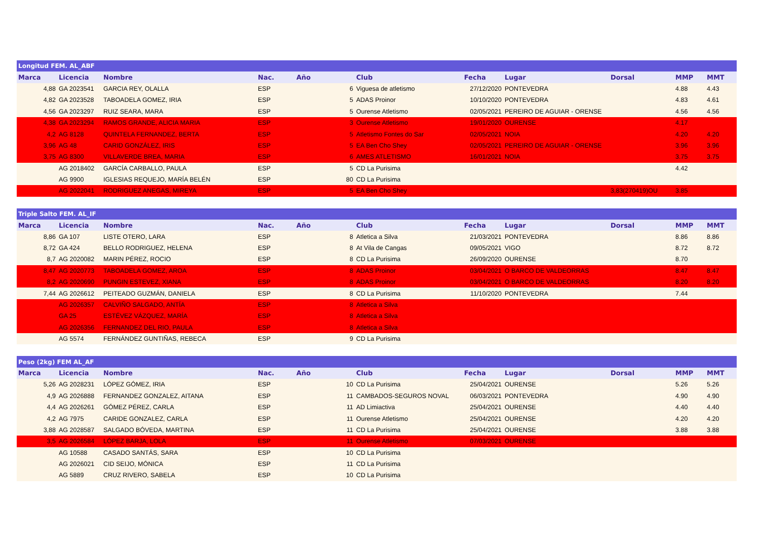| Longitud FEM. AL_ABF | | | | | | | | | | | |
| Marca | Licencia | Nombre | Nac. | Año | | Club | Fecha | Lugar | Dorsal | MMP | MMT |
| 4,88 | GA 2023541 | GARCIA REY, OLALLA | ESP | | 6 | Viguesa de atletismo | 27/12/2020 | PONTEVEDRA | | 4.88 | 4.43 |
| 4,82 | GA 2023528 | TABOADELA GOMEZ, IRIA | ESP | | 5 | ADAS Proinor | 10/10/2020 | PONTEVEDRA | | 4.83 | 4.61 |
| 4,56 | GA 2023297 | RUIZ SEARA, MARA | ESP | | 5 | Ourense Atletismo | 02/05/2021 | PEREIRO DE AGUIAR - ORENSE | | 4.56 | 4.56 |
| 4,38 | GA 2023294 | RAMOS GRANDE, ALICIA MARIA | ESP | | 3 | Ourense Atletismo | 19/01/2020 | OURENSE | | 4.17 | |
| 4,2 | AG 8128 | QUINTELA FERNANDEZ, BERTA | ESP | | 5 | Atletismo Fontes do Sar | 02/05/2021 | NOIA | | 4.20 | 4.20 |
| 3,96 | AG 48 | CARID GONZÁLEZ, IRIS | ESP | | 5 | EA Ben Cho Shey | 02/05/2021 | PEREIRO DE AGUIAR - ORENSE | | 3.96 | 3.96 |
| 3,75 | AG 8300 | VILLAVERDE BREA, MARIA | ESP | | 6 | AMES ATLETISMO | 16/01/2021 | NOIA | | 3.75 | 3.75 |
| | AG 2018402 | GARCÍA CARBALLO, PAULA | ESP | | 5 | CD La Purisima | | | | 4.42 | |
| | AG 9900 | IGLESIAS REQUEJO, MARÍA BELÉN | ESP | | 80 | CD La Purisima | | | | | |
| | AG 2022041 | RODRIGUEZ ANEGAS, MIREYA | ESP | | 5 | EA Ben Cho Shey | | | 3,83(270419)OU | 3.85 | |
| Triple Salto FEM. AL_IF | | | | | | | | | | | |
| Marca | Licencia | Nombre | Nac. | Año | | Club | Fecha | Lugar | Dorsal | MMP | MMT |
| 8,86 | GA 107 | LISTE OTERO, LARA | ESP | | 8 | Atletica a Silva | 21/03/2021 | PONTEVEDRA | | 8.86 | 8.86 |
| 8,72 | GA 424 | BELLO RODRIGUEZ, HELENA | ESP | | 8 | At Vila de Cangas | 09/05/2021 | VIGO | | 8.72 | 8.72 |
| 8,7 | AG 2020082 | MARIN PÉREZ, ROCIO | ESP | | 8 | CD La Purisima | 26/09/2020 | OURENSE | | 8.70 | |
| 8,47 | AG 2020773 | TABOADELA GOMEZ, AROA | ESP | | 8 | ADAS Proinor | 03/04/2021 | O BARCO DE VALDEORRAS | | 8.47 | 8.47 |
| 8,2 | AG 2020690 | PUNGIN ESTEVEZ, XIANA | ESP | | 8 | ADAS Proinor | 03/04/2021 | O BARCO DE VALDEORRAS | | 8.20 | 8.20 |
| 7,44 | AG 2026612 | PEITEADO GUZMÁN, DANIELA | ESP | | 8 | CD La Purisima | 11/10/2020 | PONTEVEDRA | | 7.44 | |
| | AG 2026357 | CALVIÑO SALGADO, ANTÍA | ESP | | 8 | Atletica a Silva | | | | | |
| | GA 25 | ESTÉVEZ VÁZQUEZ, MARÍA | ESP | | 8 | Atletica a Silva | | | | | |
| | AG 2026356 | FERNANDEZ DEL RIO, PAULA | ESP | | 8 | Atletica a Silva | | | | | |
| | AG 5574 | FERNÁNDEZ GUNTIÑAS, REBECA | ESP | | 9 | CD La Purisima | | | | | |
| Peso (2kg) FEM AL_AF | | | | | | | | | | | |
| Marca | Licencia | Nombre | Nac. | Año | | Club | Fecha | Lugar | Dorsal | MMP | MMT |
| 5,26 | AG 2028231 | LÓPEZ GÓMEZ, IRIA | ESP | | 10 | CD La Purisima | 25/04/2021 | OURENSE | | 5.26 | 5.26 |
| 4,9 | AG 2026888 | FERNANDEZ GONZALEZ, AITANA | ESP | | 11 | CAMBADOS-SEGUROS NOVAL | 06/03/2021 | PONTEVEDRA | | 4.90 | 4.90 |
| 4,4 | AG 2026261 | GÓMEZ PÉREZ, CARLA | ESP | | 11 | AD Limiactiva | 25/04/2021 | OURENSE | | 4.40 | 4.40 |
| 4,2 | AG 7975 | CARIDE GONZALEZ, CARLA | ESP | | 11 | Ourense Atletismo | 25/04/2021 | OURENSE | | 4.20 | 4.20 |
| 3,88 | AG 2028587 | SALGADO BÓVEDA, MARTINA | ESP | | 11 | CD La Purisima | 25/04/2021 | OURENSE | | 3.88 | 3.88 |
| 3,5 | AG 2026584 | LÓPEZ BARJA, LOLA | ESP | | 11 | Ourense Atletismo | 07/03/2021 | OURENSE | | | |
| | AG 10588 | CASADO SANTÁS, SARA | ESP | | 10 | CD La Purisima | | | | | |
| | AG 2026021 | CID SEIJO, MÓNICA | ESP | | 11 | CD La Purisima | | | | | |
| | AG 5889 | CRUZ RIVERO, SABELA | ESP | | 10 | CD La Purisima | | | | | |